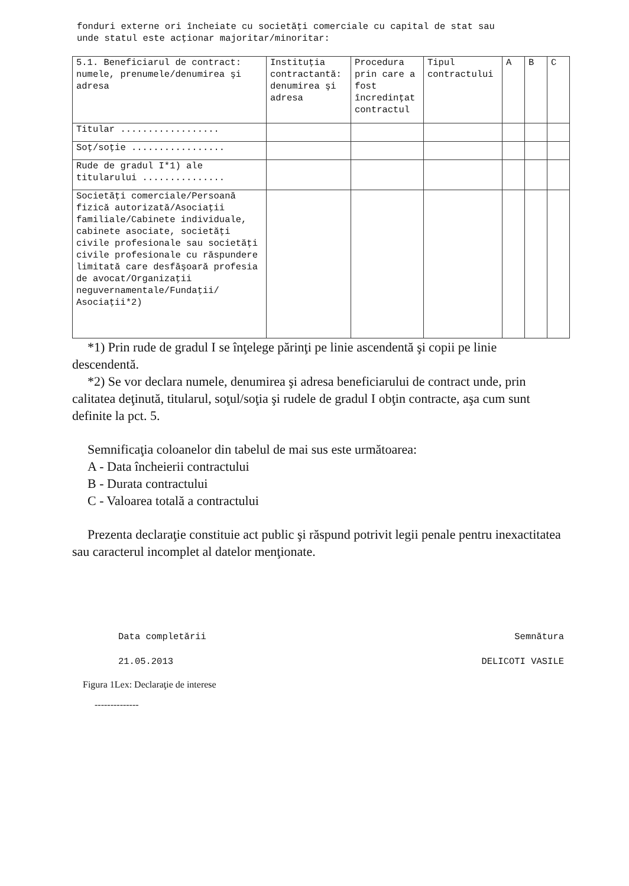fonduri externe ori încheiate cu societăţi comerciale cu capital de stat sau
unde statul este acţionar majoritar/minoritar:
| 5.1. Beneficiarul de contract: numele, prenumele/denumirea şi adresa | Instituţia contractantă: denumirea şi adresa | Procedura prin care a fost încredinţat contractul | Tipul contractului | A | B | C |
| --- | --- | --- | --- | --- | --- | --- |
| Titular .................. | | | | | | |
| Soţ/soţie ................. | | | | | | |
| Rude de gradul I*1) ale titularului ............... | | | | | | |
| Societăţi comerciale/Persoană fizică autorizată/Asociaţii familiale/Cabinete individuale, cabinete asociate, societăţi civile profesionale sau societăţi civile profesionale cu răspundere limitată care desfăşoară profesia de avocat/Organizaţii neguvernamentale/Fundaţii/ Asociaţii*2) | | | | | | |
*1) Prin rude de gradul I se înţelege părinţi pe linie ascendentă şi copii pe linie descendentă.
*2) Se vor declara numele, denumirea şi adresa beneficiarului de contract unde, prin calitatea deţinută, titularul, soţul/soţia şi rudele de gradul I obţin contracte, aşa cum sunt definite la pct. 5.
Semnificaţia coloanelor din tabelul de mai sus este următoarea:
A - Data încheierii contractului
B - Durata contractului
C - Valoarea totală a contractului
Prezenta declaraţie constituie act public şi răspund potrivit legii penale pentru inexactitatea sau caracterul incomplet al datelor menţionate.
Data completării
21.05.2013
Figura 1Lex: Declaraţie de interese
--------------
Semnătura
DELICOTI VASILE